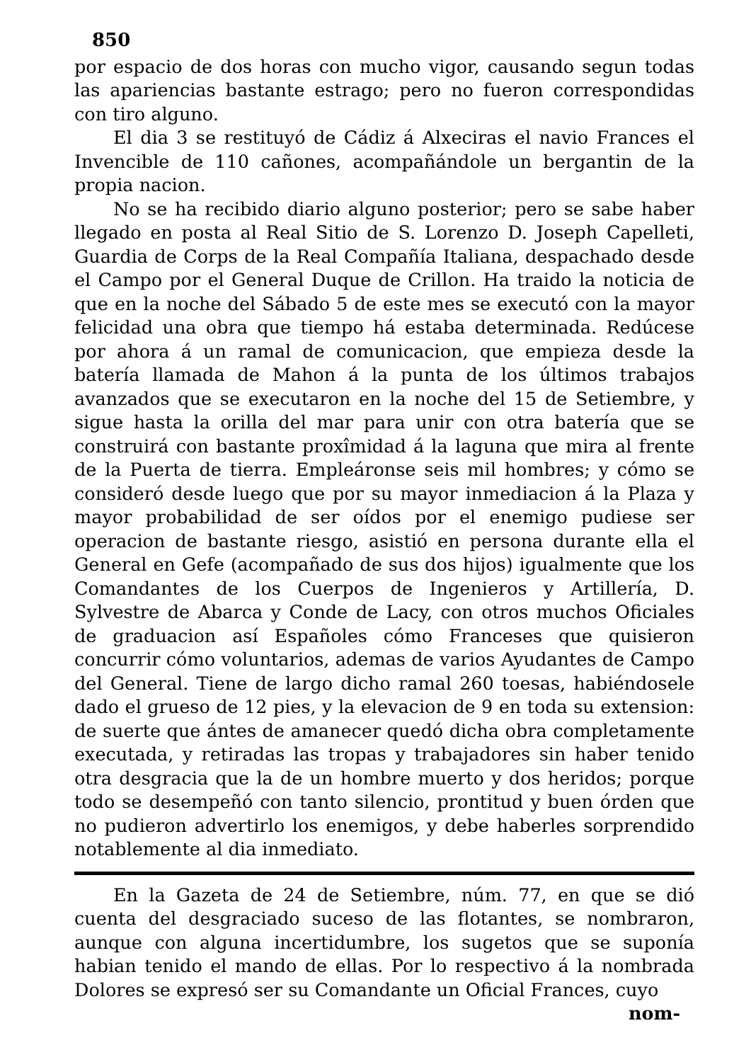850
por espacio de dos horas con mucho vigor, causando segun todas las apariencias bastante estrago; pero no fueron correspondidas con tiro alguno.
El dia 3 se restituyó de Cádiz á Alxeciras el navio Frances el Invencible de 110 cañones, acompañándole un bergantin de la propia nacion.
No se ha recibido diario alguno posterior; pero se sabe haber llegado en posta al Real Sitio de S. Lorenzo D. Joseph Capelleti, Guardia de Corps de la Real Compañía Italiana, despachado desde el Campo por el General Duque de Crillon. Ha traido la noticia de que en la noche del Sábado 5 de este mes se executó con la mayor felicidad una obra que tiempo há estaba determinada. Redúcese por ahora á un ramal de comunicacion, que empieza desde la batería llamada de Mahon á la punta de los últimos trabajos avanzados que se executaron en la noche del 15 de Setiembre, y sigue hasta la orilla del mar para unir con otra batería que se construirá con bastante proxîmidad á la laguna que mira al frente de la Puerta de tierra. Empleáronse seis mil hombres; y cómo se consideró desde luego que por su mayor inmediacion á la Plaza y mayor probabilidad de ser oídos por el enemigo pudiese ser operacion de bastante riesgo, asistió en persona durante ella el General en Gefe (acompañado de sus dos hijos) igualmente que los Comandantes de los Cuerpos de Ingenieros y Artillería, D. Sylvestre de Abarca y Conde de Lacy, con otros muchos Oficiales de graduacion así Españoles cómo Franceses que quisieron concurrir cómo voluntarios, ademas de varios Ayudantes de Campo del General. Tiene de largo dicho ramal 260 toesas, habiéndosele dado el grueso de 12 pies, y la elevacion de 9 en toda su extension: de suerte que ántes de amanecer quedó dicha obra completamente executada, y retiradas las tropas y trabajadores sin haber tenido otra desgracia que la de un hombre muerto y dos heridos; porque todo se desempeñó con tanto silencio, prontitud y buen órden que no pudieron advertirlo los enemigos, y debe haberles sorprendido notablemente al dia inmediato.
En la Gazeta de 24 de Setiembre, núm. 77, en que se dió cuenta del desgraciado suceso de las flotantes, se nombraron, aunque con alguna incertidumbre, los sugetos que se suponía habian tenido el mando de ellas. Por lo respectivo á la nombrada Dolores se expresó ser su Comandante un Oficial Frances, cuyo
nom-